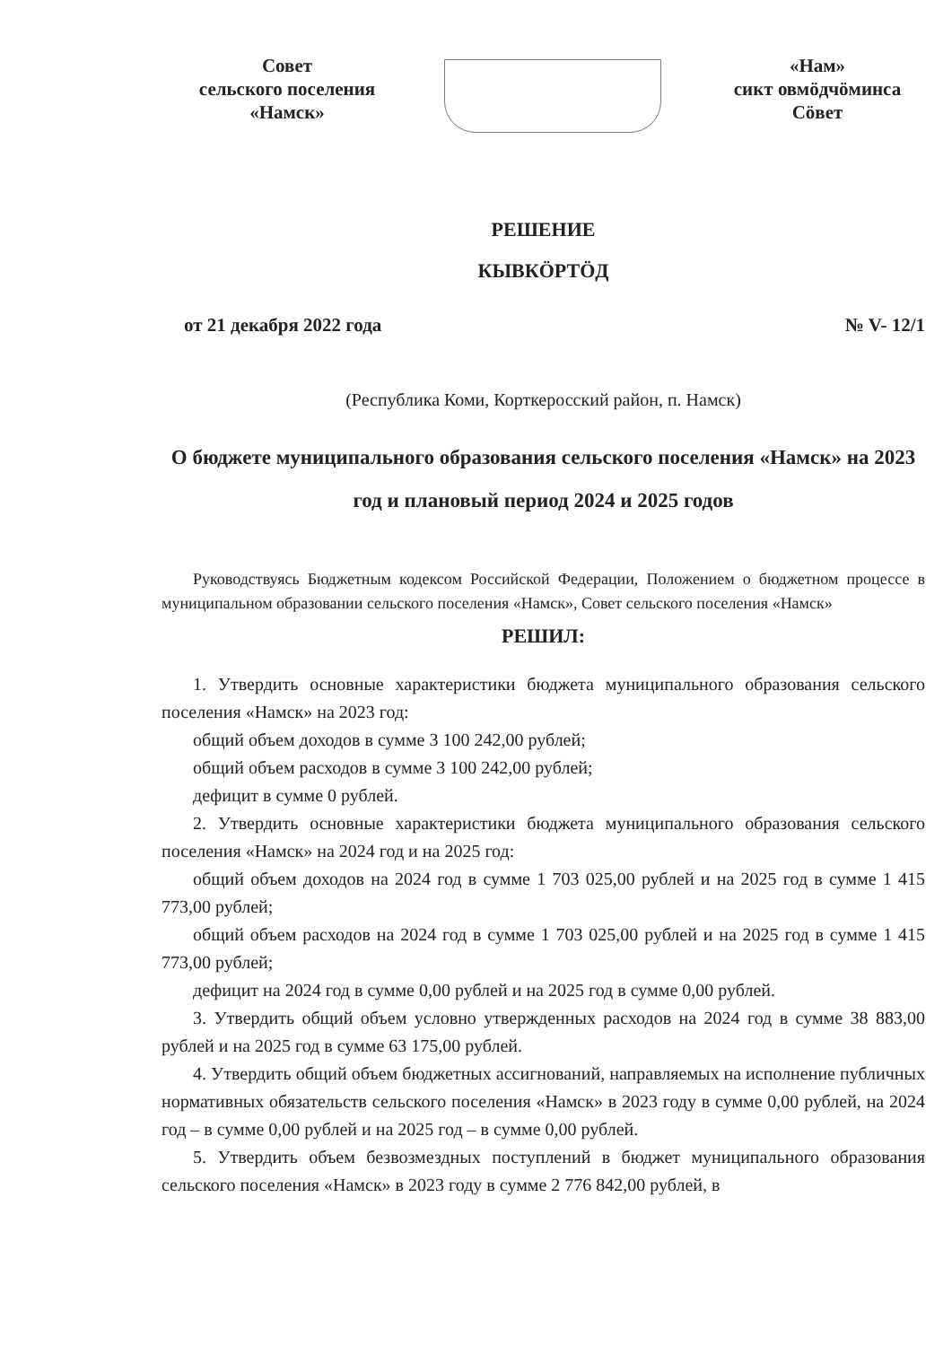Совет
сельского поселения
«Намск»
«Нам»
сикт овмӧдчӧминса
Сӧвет
РЕШЕНИЕ
КЫВКӦРТӦД
от 21 декабря 2022 года № V- 12/1
(Республика Коми, Корткеросский район, п. Намск)
О бюджете муниципального образования сельского поселения «Намск» на 2023 год и плановый период 2024 и 2025 годов
Руководствуясь Бюджетным кодексом Российской Федерации, Положением о бюджетном процессе в муниципальном образовании сельского поселения «Намск», Совет сельского поселения «Намск»
РЕШИЛ:
1. Утвердить основные характеристики бюджета муниципального образования сельского поселения «Намск» на 2023 год:
общий объем доходов в сумме 3 100 242,00 рублей;
общий объем расходов в сумме 3 100 242,00 рублей;
дефицит в сумме 0 рублей.
2. Утвердить основные характеристики бюджета муниципального образования сельского поселения «Намск» на 2024 год и на 2025 год:
общий объем доходов на 2024 год в сумме 1 703 025,00 рублей и на 2025 год в сумме 1 415 773,00 рублей;
общий объем расходов на 2024 год в сумме 1 703 025,00 рублей и на 2025 год в сумме 1 415 773,00 рублей;
дефицит на 2024 год в сумме 0,00 рублей и на 2025 год в сумме 0,00 рублей.
3. Утвердить общий объем условно утвержденных расходов на 2024 год в сумме 38 883,00 рублей и на 2025 год в сумме 63 175,00 рублей.
4. Утвердить общий объем бюджетных ассигнований, направляемых на исполнение публичных нормативных обязательств сельского поселения «Намск» в 2023 году в сумме 0,00 рублей, на 2024 год – в сумме 0,00 рублей и на 2025 год – в сумме 0,00 рублей.
5. Утвердить объем безвозмездных поступлений в бюджет муниципального образования сельского поселения «Намск» в 2023 году в сумме 2 776 842,00 рублей, в